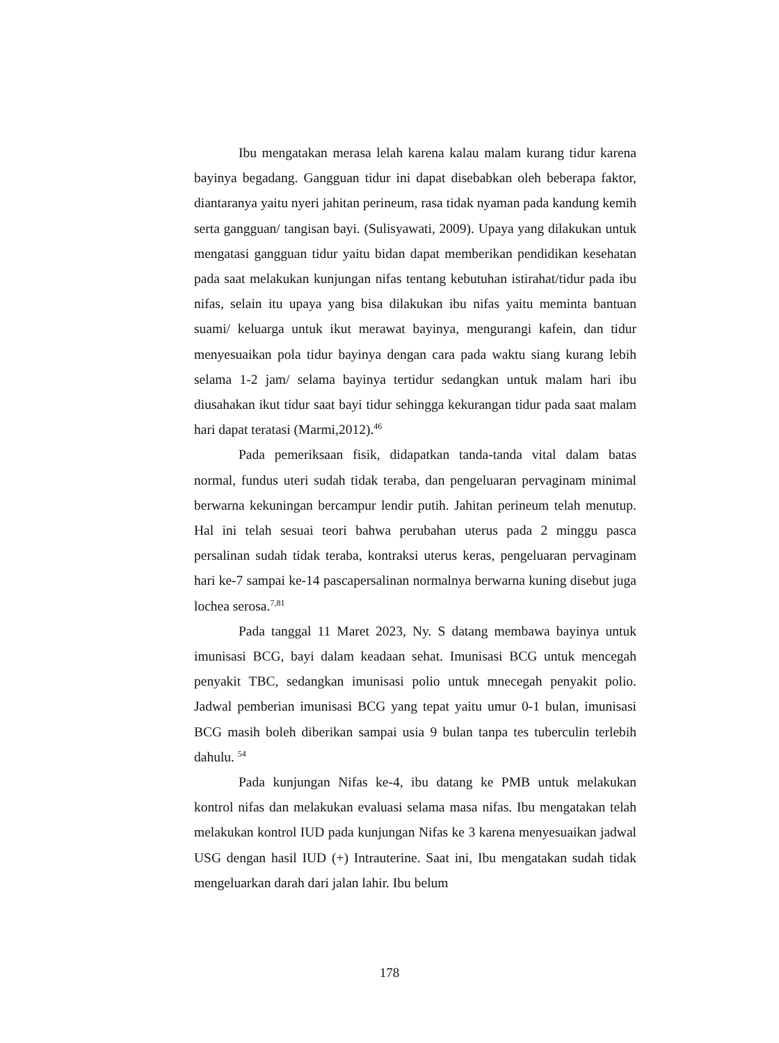Ibu mengatakan merasa lelah karena kalau malam kurang tidur karena bayinya begadang. Gangguan tidur ini dapat disebabkan oleh beberapa faktor, diantaranya yaitu nyeri jahitan perineum, rasa tidak nyaman pada kandung kemih serta gangguan/ tangisan bayi. (Sulisyawati, 2009). Upaya yang dilakukan untuk mengatasi gangguan tidur yaitu bidan dapat memberikan pendidikan kesehatan pada saat melakukan kunjungan nifas tentang kebutuhan istirahat/tidur pada ibu nifas, selain itu upaya yang bisa dilakukan ibu nifas yaitu meminta bantuan suami/ keluarga untuk ikut merawat bayinya, mengurangi kafein, dan tidur menyesuaikan pola tidur bayinya dengan cara pada waktu siang kurang lebih selama 1-2 jam/ selama bayinya tertidur sedangkan untuk malam hari ibu diusahakan ikut tidur saat bayi tidur sehingga kekurangan tidur pada saat malam hari dapat teratasi (Marmi,2012).<sup>46</sup>
Pada pemeriksaan fisik, didapatkan tanda-tanda vital dalam batas normal, fundus uteri sudah tidak teraba, dan pengeluaran pervaginam minimal berwarna kekuningan bercampur lendir putih. Jahitan perineum telah menutup. Hal ini telah sesuai teori bahwa perubahan uterus pada 2 minggu pasca persalinan sudah tidak teraba, kontraksi uterus keras, pengeluaran pervaginam hari ke-7 sampai ke-14 pascapersalinan normalnya berwarna kuning disebut juga lochea serosa.<sup>7,81</sup>
Pada tanggal 11 Maret 2023, Ny. S datang membawa bayinya untuk imunisasi BCG, bayi dalam keadaan sehat. Imunisasi BCG untuk mencegah penyakit TBC, sedangkan imunisasi polio untuk mnecegah penyakit polio. Jadwal pemberian imunisasi BCG yang tepat yaitu umur 0-1 bulan, imunisasi BCG masih boleh diberikan sampai usia 9 bulan tanpa tes tuberculin terlebih dahulu. <sup>54</sup>
Pada kunjungan Nifas ke-4, ibu datang ke PMB untuk melakukan kontrol nifas dan melakukan evaluasi selama masa nifas. Ibu mengatakan telah melakukan kontrol IUD pada kunjungan Nifas ke 3 karena menyesuaikan jadwal USG dengan hasil IUD (+) Intrauterine. Saat ini, Ibu mengatakan sudah tidak mengeluarkan darah dari jalan lahir. Ibu belum
178